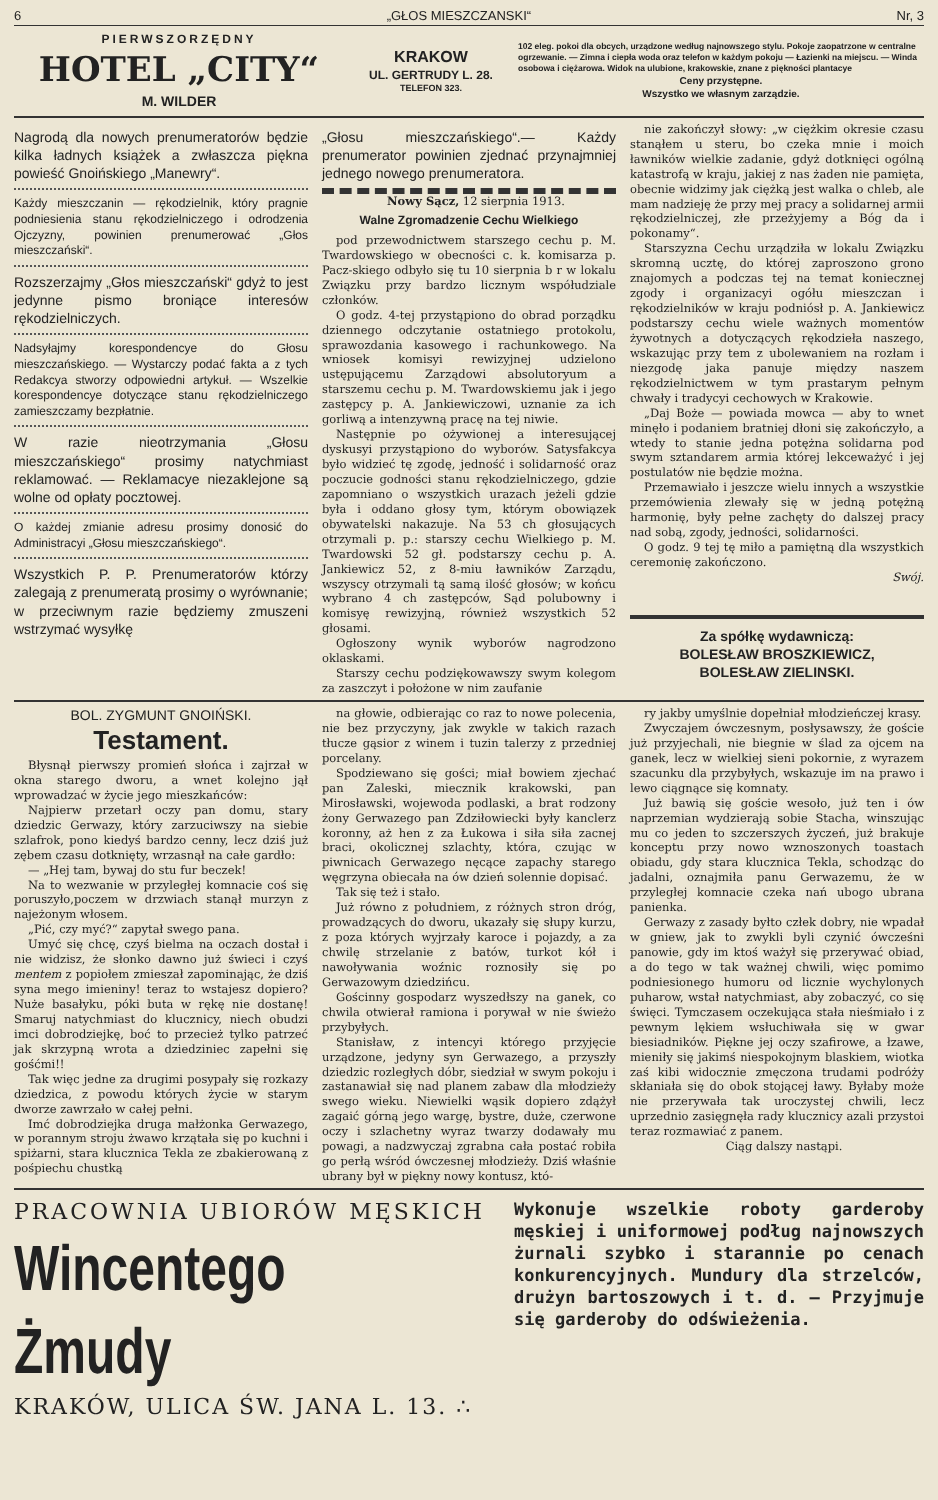6 „GŁOS MIESZCZANSKI“Nr, 3
PIERWSZORZĘDNY
HOTEL „CITY“
M. WILDER
KRAKOW
UL. GERTRUDY L. 28.
TELEFON 323.
102 eleg. pokoi dla obcych, urządzone według najnowszego stylu. Pokoje zaopatrzone w centralne ogrzewanie. — Zimna i ciepła woda oraz telefon w każdym pokoju — Łazienki na miejscu. — Winda osobowa i ciężarowa. Widok na ulubione, krakowskie, znane z piękności plantacye
Ceny przystępne.
Wszystko we własnym zarządzie.
Nagrodą dla nowych prenumeratorów będzie kilka ładnych książek a zwłaszcza piękna powieść Gnoińskiego „Manewry“.
Każdy mieszczanin — rękodzielnik, który pragnie podniesienia stanu rękodzielniczego i odrodzenia Ojczyzny, powinien prenumerować „Głos mieszczański“.
Rozszerzajmy „Głos mieszczański“ gdyż to jest jedynne pismo broniące interesów rękodzielniczych.
Nadsyłajmy korespondencye do Głosu mieszczańskiego. — Wystarczy podać fakta a z tych Redakcya stworzy odpowiedni artykuł. — Wszelkie korespondencye dotyczące stanu rękodzielniczego zamieszczamy bezpłatnie.
W razie nieotrzymania „Głosu mieszczańskiego“ prosimy natychmiast reklamować. — Reklamacye niezaklejone są wolne od opłaty pocztowej.
O każdej zmianie adresu prosimy donosić do Administracyi „Głosu mieszczańskiego“.
Wszystkich P. P. Prenumeratorów którzy zalegają z prenumeratą prosimy o wyrównanie; w przeciwnym razie będziemy zmuszeni wstrzymać wysyłkę
„Głosu mieszczańskiego“.— Każdy prenumerator powinien zjednać przynajmniej jednego nowego prenumeratora.
Nowy Sącz, 12 sierpnia 1913.
Walne Zgromadzenie Cechu Wielkiego
pod przewodnictwem starszego cechu p. M. Twardowskiego w obecności c. k. komisarza p. Pacz-skiego odbyło się tu 10 sierpnia b r w lokalu Związku przy bardzo licznym współudziale członków.
O godz. 4-tej przystąpiono do obrad porządku dziennego odczytanie ostatniego protokolu, sprawozdania kasowego i rachunkowego. Na wniosek komisyi rewizyjnej udzielono ustępującemu Zarządowi absolutoryum a starszemu cechu p. M. Twardowskiemu jak i jego zastępcy p. A. Jankiewiczowi, uznanie za ich gorliwą a intenzywną pracę na tej niwie.
Następnie po ożywionej a interesującej dyskusyi przystąpiono do wyborów. Satysfakcya było widzieć tę zgodę, jedność i solidarność oraz poczucie godności stanu rękodzielniczego, gdzie zapomniano o wszystkich urazach jeżeli gdzie była i oddano głosy tym, którym obowiązek obywatelski nakazuje. Na 53 ch głosujących otrzymali p. p.: starszy cechu Wielkiego p. M. Twardowski 52 gł. podstarszy cechu p. A. Jankiewicz 52, z 8-miu ławników Zarządu, wszyscy otrzymali tą samą ilość głosów; w końcu wybrano 4 ch zastępców, Sąd polubowny i komisyę rewizyjną, również wszystkich 52 głosami.
Ogłoszony wynik wyborów nagrodzono oklaskami.
Starszy cechu podziękowawszy swym kolegom za zaszczyt i położone w nim zaufanie
nie zakończył słowy: „w ciężkim okresie czasu stanąłem u steru, bo czeka mnie i moich ławników wielkie zadanie, gdyż dotknięci ogólną katastrofą w kraju, jakiej z nas żaden nie pamięta, obecnie widzimy jak ciężką jest walka o chleb, ale mam nadzieję że przy mej pracy a solidarnej armii rękodzielniczej, złe przeżyjemy a Bóg da i pokonamy“.
Starszyzna Cechu urządziła w lokalu Związku skromną ucztę, do której zaproszono grono znajomych a podczas tej na temat koniecznej zgody i organizacyi ogółu mieszczan i rękodzielników w kraju podniósł p. A. Jankiewicz podstarszy cechu wiele ważnych momentów żywotnych a dotyczących rękodzieła naszego, wskazując przy tem z ubolewaniem na rozłam i niezgodę jaka panuje między naszem rękodzielnictwem w tym prastarym pełnym chwały i tradycyi cechowych w Krakowie.
„Daj Boże — powiada mowca — aby to wnet minęło i podaniem bratniej dłoni się zakończyło, a wtedy to stanie jedna potężna solidarna pod swym sztandarem armia której lekceważyć i jej postulatów nie będzie można.
Przemawiało i jeszcze wielu innych a wszystkie przemówienia zlewały się w jedną potężną harmonię, były pełne zachęty do dalszej pracy nad sobą, zgody, jedności, solidarności.
O godz. 9 tej tę miło a pamiętną dla wszystkich ceremonię zakończono.
Swój.
Za spółkę wydawniczą:
BOLESŁAW BROSZKIEWICZ,
BOLESŁAW ZIELINSKI.
BOL. ZYGMUNT GNOIŃSKI.
Testament.
Błysnął pierwszy promień słońca i zajrzał w okna starego dworu, a wnet kolejno jął wprowadzać w życie jego mieszkańców:
Najpierw przetarł oczy pan domu, stary dziedzic Gerwazy, który zarzuciwszy na siebie szlafrok, pono kiedyś bardzo cenny, lecz dziś już zębem czasu dotknięty, wrzasnął na całe gardło:
— „Hej tam, bywaj do stu fur beczek!
Na to wezwanie w przyległej komnacie coś się poruszyło,poczem w drzwiach stanął murzyn z najeżonym włosem.
„Pić, czy myć?“ zapytał swego pana.
Umyć się chcę, czyś bielma na oczach dostał i nie widzisz, że słonko dawno już świeci i czyś mentem z popiołem zmieszał zapominając, że dziś syna mego imieniny! teraz to wstajesz dopiero? Nuże basałyku, póki buta w rękę nie dostanę! Smaruj natychmiast do klucznicy, niech obudzi imci dobrodziejkę, boć to przecież tylko patrzeć jak skrzypną wrota a dziedziniec zapełni się gośćmi!!
Tak więc jedne za drugimi posypały się rozkazy dziedzica, z powodu których życie w starym dworze zawrzało w całej pełni.
Imć dobrodziejka druga małżonka Gerwazego, w porannym stroju żwawo krzątała się po kuchni i spiżarni, stara klucznica Tekla ze zbakierowaną z pośpiechu chustką
na głowie, odbierając co raz to nowe polecenia, nie bez przyczyny, jak zwykle w takich razach tłucze gąsior z winem i tuzin talerzy z przedniej porcelany.
Spodziewano się gości; miał bowiem zjechać pan Zaleski, miecznik krakowski, pan Mirosławski, wojewoda podlaski, a brat rodzony żony Gerwazego pan Zdziłowiecki były kanclerz koronny, aż hen z za Łukowa i siła siła zacnej braci, okolicznej szlachty, która, czując w piwnicach Gerwazego nęcące zapachy starego węgrzyna obiecała na ów dzień solennie dopisać.
Tak się też i stało.
Już równo z południem, z różnych stron dróg, prowadzących do dworu, ukazały się słupy kurzu, z poza których wyjrzały karoce i pojazdy, a za chwilę strzelanie z batów, turkot kół i nawoływania woźnic roznosiły się po Gerwazowym dziedzińcu.
Gościnny gospodarz wyszedłszy na ganek, co chwila otwierał ramiona i porywał w nie świeżo przybyłych.
Stanisław, z intencyi którego przyjęcie urządzone, jedyny syn Gerwazego, a przyszły dziedzic rozległych dóbr, siedział w swym pokoju i zastanawiał się nad planem zabaw dla młodzieży swego wieku. Niewielki wąsik dopiero zdążył zagaić górną jego wargę, bystre, duże, czerwone oczy i szlachetny wyraz twarzy dodawały mu powagi, a nadzwyczaj zgrabna cała postać robiła go perłą wśród ówczesnej młodzieży. Dziś właśnie ubrany był w piękny nowy kontusz, któ-
ry jakby umyślnie dopełniał młodzieńczej krasy.
Zwyczajem ówczesnym, posłysawszy, że goście już przyjechali, nie biegnie w ślad za ojcem na ganek, lecz w wielkiej sieni pokornie, z wyrazem szacunku dla przybyłych, wskazuje im na prawo i lewo ciągnące się komnaty.
Już bawią się goście wesoło, już ten i ów naprzemian wydzierają sobie Stacha, winszując mu co jeden to szczerszych życzeń, już brakuje konceptu przy nowo wznoszonych toastach obiadu, gdy stara klucznica Tekla, schodząc do jadalni, oznajmiła panu Gerwazemu, że w przyległej komnacie czeka nań ubogo ubrana panienka.
Gerwazy z zasady byłto człek dobry, nie wpadał w gniew, jak to zwykli byli czynić ówcześni panowie, gdy im ktoś ważył się przerywać obiad, a do tego w tak ważnej chwili, więc pomimo podniesionego humoru od licznie wychylonych puharow, wstał natychmiast, aby zobaczyć, co się święci. Tymczasem oczekująca stała nieśmiało i z pewnym lękiem wsłuchiwała się w gwar biesiadników. Piękne jej oczy szafirowe, a łzawe, mieniły się jakimś niespokojnym blaskiem, wiotka zaś kibi widocznie zmęczona trudami podróży skłaniała się do obok stojącej ławy. Byłaby może nie przerywała tak uroczystej chwili, lecz uprzednio zasięgnęła rady klucznicy azali przystoi teraz rozmawiać z panem.
Ciąg dalszy nastąpi.
PRACOWNIA UBIORÓW MĘSKICH
Wincentego Żmudy
KRAKÓW, ULICA ŚW. JANA L. 13. ∴
Wykonuje wszelkie roboty garderoby męskiej i uniformowej podług najnowszych żurnali szybko i starannie po cenach konkurencyjnych. Mundury dla strzelców, drużyn bartoszowych i t. d. — Przyjmuje się garderoby do odświeżenia.